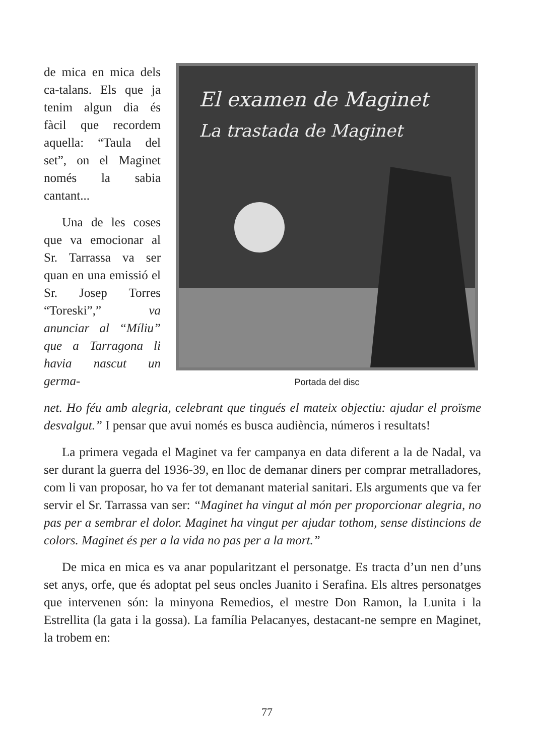de mica en mica dels ca-talans. Els que ja tenim algun dia és fàcil que recordem aquella: “Taula del set”, on el Maginet només la sabia cantant...
Una de les coses que va emocionar al Sr. Tarrassa va ser quan en una emissió el Sr. Josep Torres “Toreski”,” va anunciar al “Míliu” que a Tarragona li havia nascut un germa-
El examen de Maginet
La trastada de Maginet
Portada del disc
net. Ho féu amb alegria, celebrant que tingués el mateix objectiu: ajudar el proïsme desvalgut.” I pensar que avui només es busca audiència, números i resultats!
La primera vegada el Maginet va fer campanya en data diferent a la de Nadal, va ser durant la guerra del 1936-39, en lloc de demanar diners per comprar metralladores, com li van proposar, ho va fer tot demanant material sanitari. Els arguments que va fer servir el Sr. Tarrassa van ser: “Maginet ha vingut al món per proporcionar alegria, no pas per a sembrar el dolor. Maginet ha vingut per ajudar tothom, sense distincions de colors. Maginet és per a la vida no pas per a la mort.”
De mica en mica es va anar popularitzant el personatge. Es tracta d’un nen d’uns set anys, orfe, que és adoptat pel seus oncles Juanito i Serafina. Els altres personatges que intervenen són: la minyona Remedios, el mestre Don Ramon, la Lunita i la Estrellita (la gata i la gossa). La família Pelacanyes, destacant-ne sempre en Maginet, la trobem en:
77